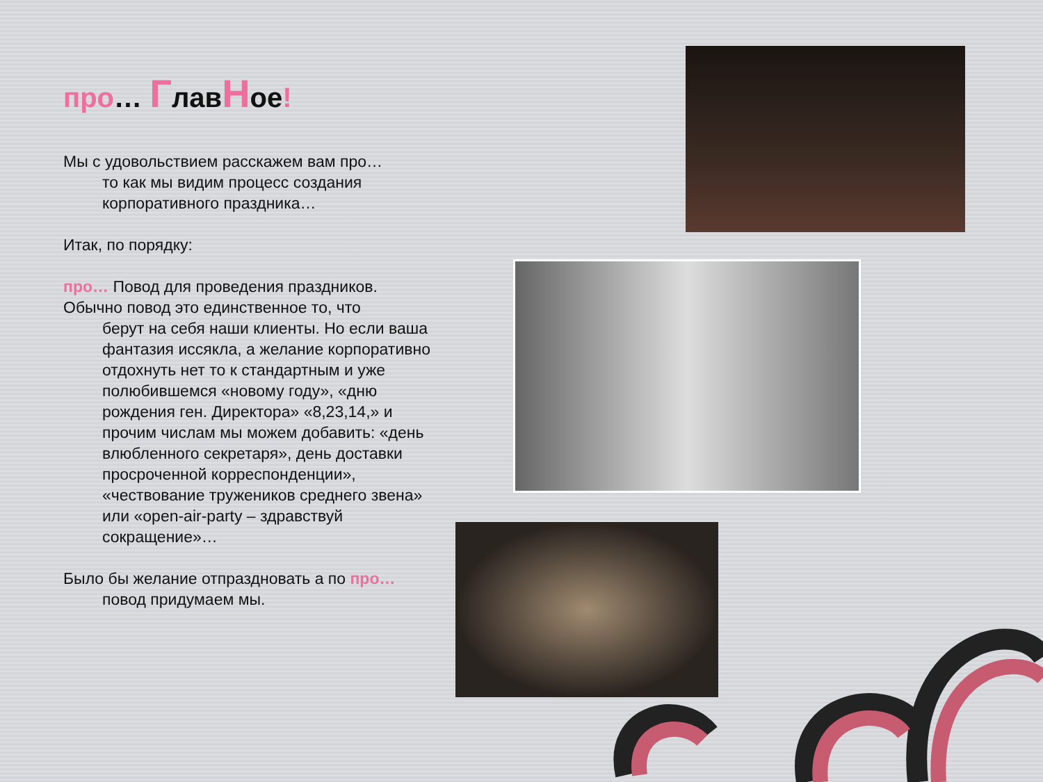про… ГлавНое!
Мы с удовольствием расскажем вам про…
то как мы видим процесс создания
корпоративного праздника…
Итак, по порядку:
про… Повод для проведения праздников. Обычно повод это единственное то, что
берут на себя наши клиенты. Но если ваша фантазия иссякла, а желание корпоративно отдохнуть нет то к стандартным и уже полюбившемся «новому году», «дню рождения ген. Директора» «8,23,14,» и прочим числам мы можем добавить: «день влюбленного секретаря», день доставки просроченной корреспонденции», «чествование тружеников среднего звена» или «open-air-party – здравствуй сокращение»…
Было бы желание отпраздновать а по про…
повод придумаем мы.